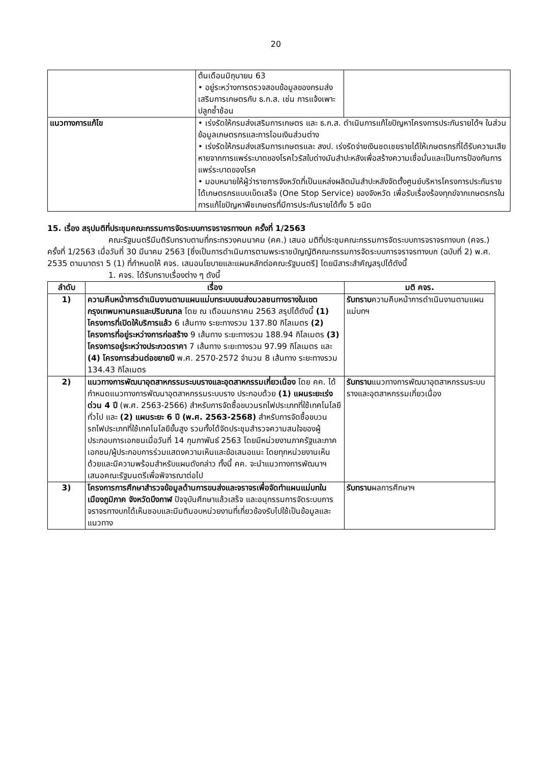20
| | ต้นเดือนมิถุนายน 63 • อยู่ระหว่างการตรวจสอบข้อมูลของกรมส่งเสริมการเกษตรกับ ธ.ก.ส. เช่น การแจ้งเพาะปลูกซ้ำซ้อน | |
| แนวทางการแก้ไข | • เร่งรัดให้กรมส่งเสริมการเกษตร และ ธ.ก.ส. ดำเนินการแก้ไขปัญหาโครงการประกันรายได้ฯ ในส่วนข้อมูลเกษตรกรและการโอนเงินส่วนต่าง • เร่งรัดให้กรมส่งเสริมการเกษตรและ สงป. เร่งรัดจ่ายเงินชดเชยรายได้ให้เกษตรกรที่ได้รับความเสียหายจากการแพร่ระบาดของโรคไวรัสใบด่างมันสำปะหลังเพื่อสร้างความเชื่อมั่นและเป็นการป้องกันการแพร่ระบาดของโรค • มอบหมายให้ผู้ว่าราชการจังหวัดที่เป็นแหล่งผลิตมันสำปะหลังจัดตั้งศูนย์บริหารโครงการประกันรายได้เกษตรกรแบบเบ็ดเสร็จ (One Stop Service) ของจังหวัด เพื่อรับเรื่องร้องทุกข์จากเกษตรกรในการแก้ไขปัญหาพืชเกษตรที่มีการประกันรายได้ทั้ง 5 ชนิด | |
15. เรื่อง สรุปมติที่ประชุมคณะกรรมการจัดระบบการจราจรทางบก ครั้งที่ 1/2563
คณะรัฐมนตรีมีมติรับทราบตามที่กระทรวงคมนาคม (คค.) เสนอ มติที่ประชุมคณะกรรมการจัดระบบการจราจรทางบก (คจร.) ครั้งที่ 1/2563 เมื่อวันที่ 30 มีนาคม 2563 [ซึ่งเป็นการดำเนินการตามพระราชบัญญัติคณะกรรมการจัดระบบการจราจรทางบก (ฉบับที่ 2) พ.ศ. 2535 ตามมาตรา 5 (1) ที่กำหนดให้ คจร. เสนอนโยบายและแผนหลักต่อคณะรัฐมนตรี] โดยมีสาระสำคัญสรุปได้ดังนี้
1. คจร. ได้รับทราบเรื่องต่าง ๆ ดังนี้
| ลำดับ | เรื่อง | มติ คจร. |
| --- | --- | --- |
| 1) | ความคืบหน้าการดำเนินงานตามแผนแม่บทระบบขนส่งมวลชนทางรางในเขตกรุงเทพมหานครและปริมณฑล โดย ณ เดือนมกราคม 2563 สรุปได้ดังนี้ (1) โครงการที่เปิดให้บริการแล้ว 6 เส้นทาง ระยะทางรวม 137.80 กิโลเมตร (2) โครงการที่อยู่ระหว่างการก่อสร้าง 9 เส้นทาง ระยะทางรวม 188.94 กิโลเมตร (3) โครงการอยู่ระหว่างประกวดราคา 7 เส้นทาง ระยะทางรวม 97.99 กิโลเมตร และ (4) โครงการส่วนต่อขยายปี พ.ศ. 2570-2572 จำนวน 8 เส้นทาง ระยะทางรวม 134.43 กิโลเมตร | รับทราบ ความคืบหน้าการดำเนินงานตามแผนแม่บทฯ |
| 2) | แนวทางการพัฒนาอุตสาหกรรมระบบรางและอุตสาหกรรมเกี่ยวเนื่อง โดย คค. ได้กำหนดแนวทางการพัฒนาอุตสาหกรรมระบบราง ประกอบด้วย (1) แผนระยะเร่งด่วน 4 ปี (พ.ศ. 2563-2566) สำหรับการจัดซื้อขบวนรถไฟประเภทที่ใช้เทคโนโลยีทั่วไป และ (2) แผนระยะ 6 ปี (พ.ศ. 2563-2568) สำหรับการจัดซื้อขบวนรถไฟประเภทที่ใช้เทคโนโลยีขั้นสูง รวมทั้งได้จัดประชุมสำรวจความสนใจของผู้ประกอบการเอกชนเมื่อวันที่ 14 กุมภาพันธ์ 2563 โดยมีหน่วยงานภาครัฐและภาคเอกชน/ผู้ประกอบการร่วมแสดงความเห็นและข้อเสนอแนะ โดยทุกหน่วยงานเห็นด้วยและมีความพร้อมสำหรับแผนดังกล่าว ทั้งนี้ คค. จะนำแนวทางการพัฒนาฯ เสนอคณะรัฐมนตรีเพื่อพิจารณาต่อไป | รับทราบ แนวทางการพัฒนาอุตสาหกรรมระบบรางและอุตสาหกรรมเกี่ยวเนื่อง |
| 3) | โครงการการศึกษาสำรวจข้อมูลด้านการขนส่งและจราจรเพื่อจัดทำแผนแม่บทในเมืองภูมิภาค จังหวัดบึงกาฬ ปัจจุบันศึกษาแล้วเสร็จ และอนุกรรมการจัดระบบการจราจรทางบกได้เห็นชอบและมีมติมอบหน่วยงานที่เกี่ยวข้องรับไปใช้เป็นข้อมูลและแนวทาง | รับทราบ ผลการศึกษาฯ |